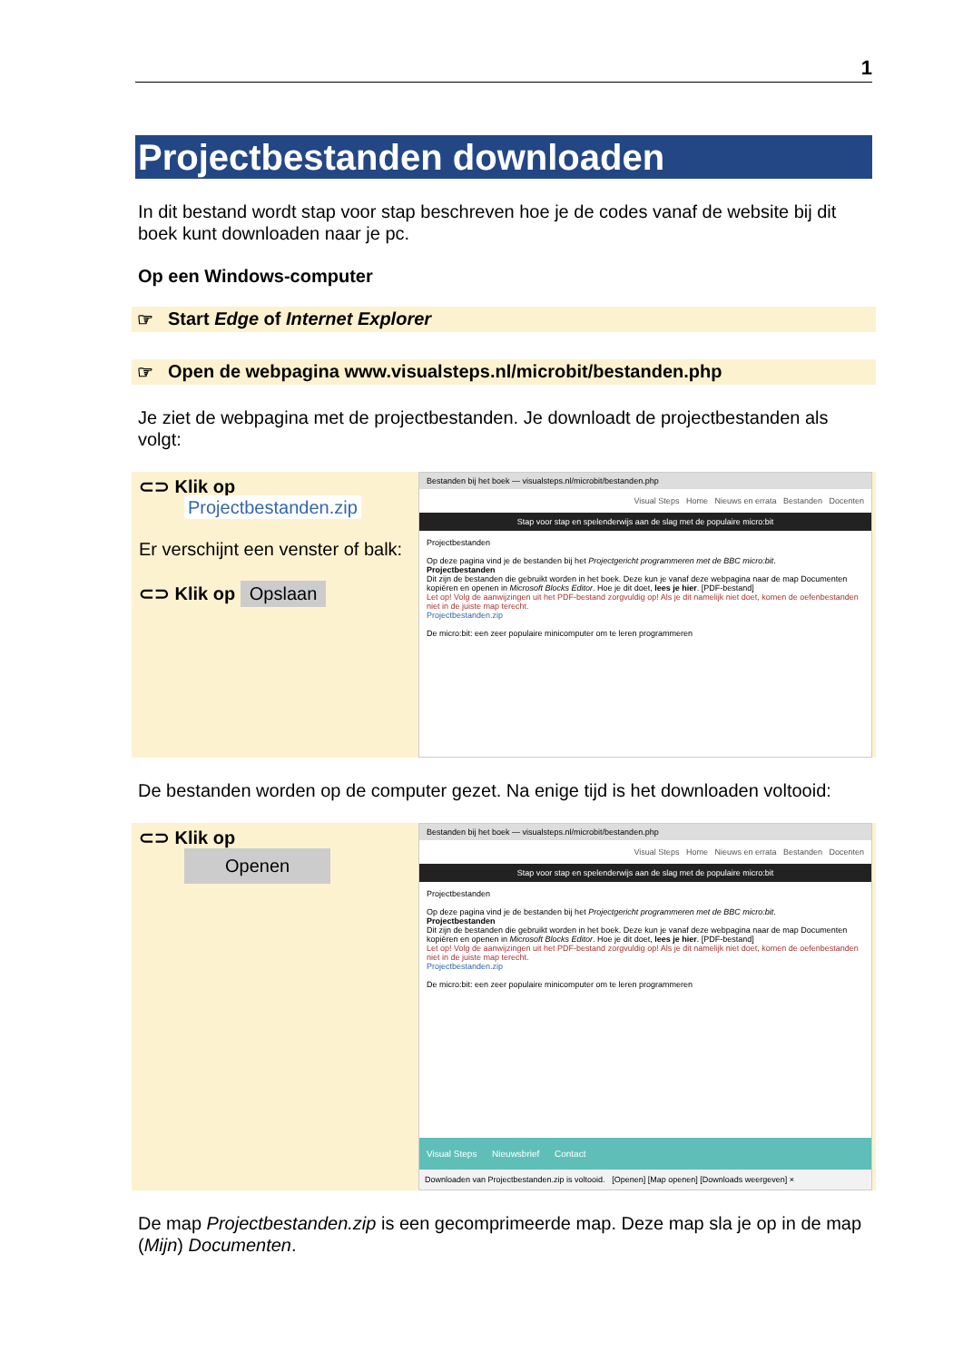1
Projectbestanden downloaden
In dit bestand wordt stap voor stap beschreven hoe je de codes vanaf de website bij dit boek kunt downloaden naar je pc.
Op een Windows-computer
☞ Start Edge of Internet Explorer
☞ Open de webpagina www.visualsteps.nl/microbit/bestanden.php
Je ziet de webpagina met de projectbestanden. Je downloadt de projectbestanden als volgt:
⊂⊃ Klik op
Projectbestanden.zip
Er verschijnt een venster of balk:
⊂⊃ Klik op Opslaan
Bestanden bij het boek — visualsteps.nl/microbit/bestanden.php
Visual Steps Home Nieuws en errata Bestanden Docenten
Stap voor stap en spelenderwijs aan de slag met de populaire micro:bit
Projectbestanden
Op deze pagina vind je de bestanden bij het Projectgericht programmeren met de BBC micro:bit.
Projectbestanden
Dit zijn de bestanden die gebruikt worden in het boek. Deze kun je vanaf deze webpagina naar de map Documenten kopiëren en openen in Microsoft Blocks Editor. Hoe je dit doet, lees je hier. [PDF-bestand]
Let op! Volg de aanwijzingen uit het PDF-bestand zorgvuldig op! Als je dit namelijk niet doet, komen de oefenbestanden niet in de juiste map terecht.
Projectbestanden.zip
De micro:bit: een zeer populaire minicomputer om te leren programmeren
De bestanden worden op de computer gezet. Na enige tijd is het downloaden voltooid:
⊂⊃ Klik op
Openen
Bestanden bij het boek — visualsteps.nl/microbit/bestanden.php
Visual Steps Home Nieuws en errata Bestanden Docenten
Stap voor stap en spelenderwijs aan de slag met de populaire micro:bit
Projectbestanden
Op deze pagina vind je de bestanden bij het Projectgericht programmeren met de BBC micro:bit.
Projectbestanden
Dit zijn de bestanden die gebruikt worden in het boek. Deze kun je vanaf deze webpagina naar de map Documenten kopiëren en openen in Microsoft Blocks Editor. Hoe je dit doet, lees je hier. [PDF-bestand]
Let op! Volg de aanwijzingen uit het PDF-bestand zorgvuldig op! Als je dit namelijk niet doet, komen de oefenbestanden niet in de juiste map terecht.
Projectbestanden.zip
De micro:bit: een zeer populaire minicomputer om te leren programmeren
Visual Steps Nieuwsbrief Contact
Downloaden van Projectbestanden.zip is voltooid. [Openen] [Map openen] [Downloads weergeven] ×
De map Projectbestanden.zip is een gecomprimeerde map. Deze map sla je op in de map (Mijn) Documenten.